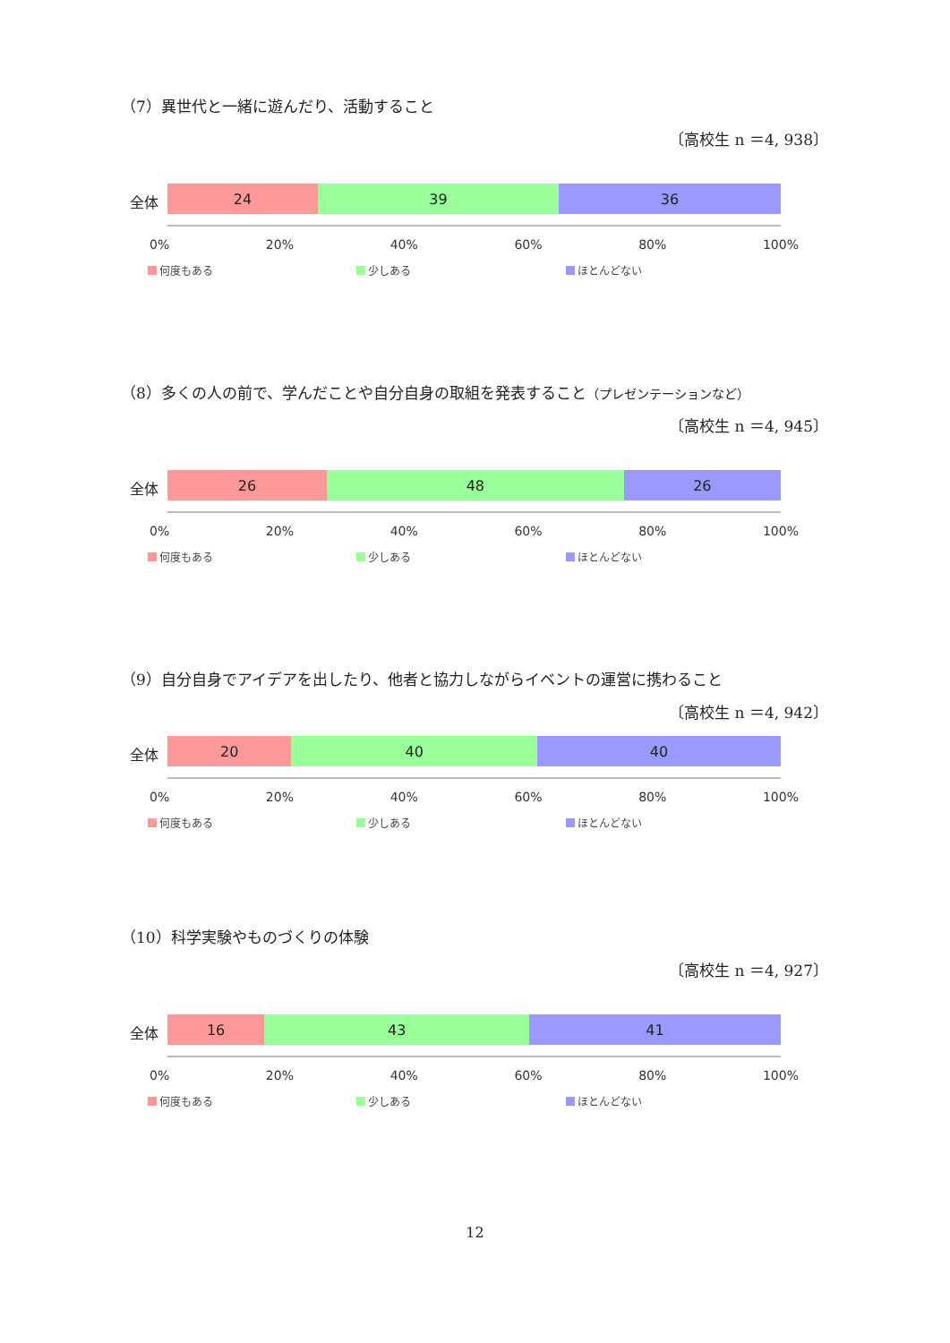（7）異世代と一緒に遊んだり、活動すること
〔高校生 n ＝4, 938〕
全体
24 39 36
0% 20% 40% 60% 80% 100%
何度もある 少しある ほとんどない
（8）多くの人の前で、学んだことや自分自身の取組を発表すること（プレゼンテーションなど）
〔高校生 n ＝4, 945〕
全体
26 48 26
0% 20% 40% 60% 80% 100%
何度もある 少しある ほとんどない
（9）自分自身でアイデアを出したり、他者と協力しながらイベントの運営に携わること
〔高校生 n ＝4, 942〕
全体
20 40 40
0% 20% 40% 60% 80% 100%
何度もある 少しある ほとんどない
（10）科学実験やものづくりの体験
〔高校生 n ＝4, 927〕
全体
16 43 41
0% 20% 40% 60% 80% 100%
何度もある 少しある ほとんどない
12